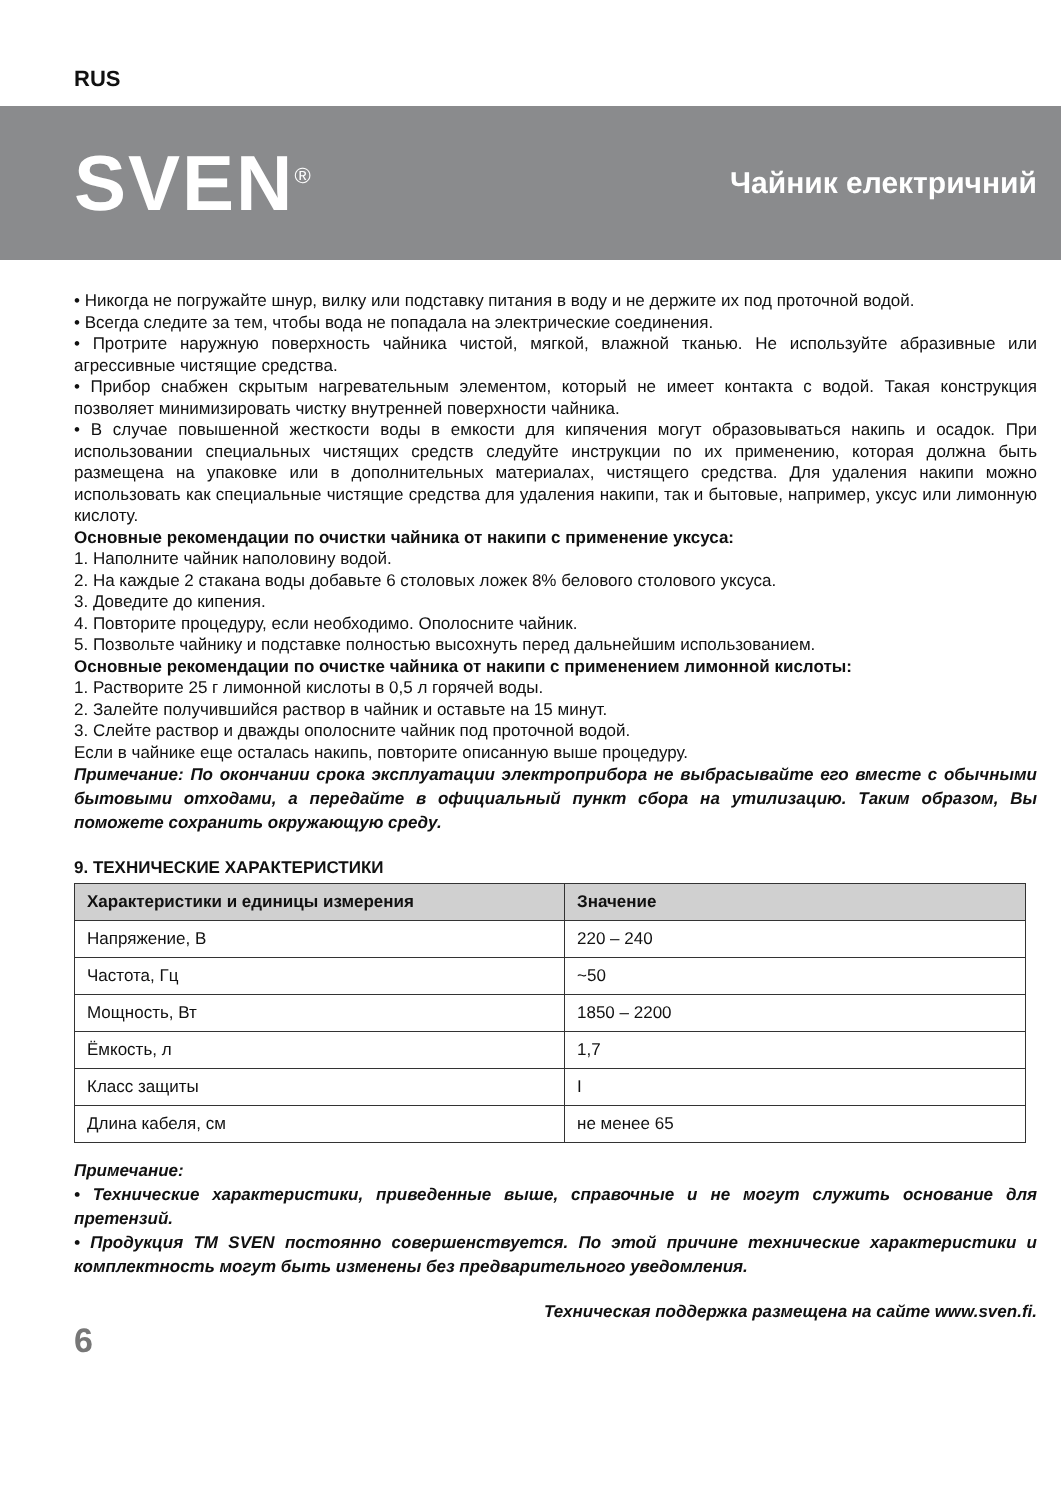RUS
SVEN<sup>®</sup>
Чайник електричний
• Никогда не погружайте шнур, вилку или подставку питания в воду и не держите их под проточной водой.
• Всегда следите за тем, чтобы вода не попадала на электрические соединения.
• Протрите наружную поверхность чайника чистой, мягкой, влажной тканью. Не используйте абразивные или агрессивные чистящие средства.
• Прибор снабжен скрытым нагревательным элементом, который не имеет контакта с водой. Такая конструкция позволяет минимизировать чистку внутренней поверхности чайника.
• В случае повышенной жесткости воды в емкости для кипячения могут образовываться накипь и осадок. При использовании специальных чистящих средств следуйте инструкции по их применению, которая должна быть размещена на упаковке или в дополнительных материалах, чистящего средства. Для удаления накипи можно использовать как специальные чистящие средства для удаления накипи, так и бытовые, например, уксус или лимонную кислоту.
Основные рекомендации по очистки чайника от накипи с применение уксуса:
1. Наполните чайник наполовину водой.
2. На каждые 2 стакана воды добавьте 6 столовых ложек 8% белового столового уксуса.
3. Доведите до кипения.
4. Повторите процедуру, если необходимо. Ополосните чайник.
5. Позвольте чайнику и подставке полностью высохнуть перед дальнейшим использованием.
Основные рекомендации по очистке чайника от накипи с применением лимонной кислоты:
1. Растворите 25 г лимонной кислоты в 0,5 л горячей воды.
2. Залейте получившийся раствор в чайник и оставьте на 15 минут.
3. Слейте раствор и дважды ополосните чайник под проточной водой.
Если в чайнике еще осталась накипь, повторите описанную выше процедуру.
Примечание: По окончании срока эксплуатации электроприбора не выбрасывайте его вместе с обычными бытовыми отходами, а передайте в официальный пункт сбора на утилизацию. Таким образом, Вы поможете сохранить окружающую среду.
9. ТЕХНИЧЕСКИЕ ХАРАКТЕРИСТИКИ
| Характеристики и единицы измерения | Значение |
| --- | --- |
| Напряжение, В | 220 – 240 |
| Частота, Гц | ~50 |
| Мощность, Вт | 1850 – 2200 |
| Ёмкость, л | 1,7 |
| Класс защиты | I |
| Длина кабеля, см | не менее 65 |
Примечание:
• Технические характеристики, приведенные выше, справочные и не могут служить основание для претензий.
• Продукция TM SVEN постоянно совершенствуется. По этой причине технические характеристики и комплектность могут быть изменены без предварительного уведомления.
Техническая поддержка размещена на сайте www.sven.fi.
6